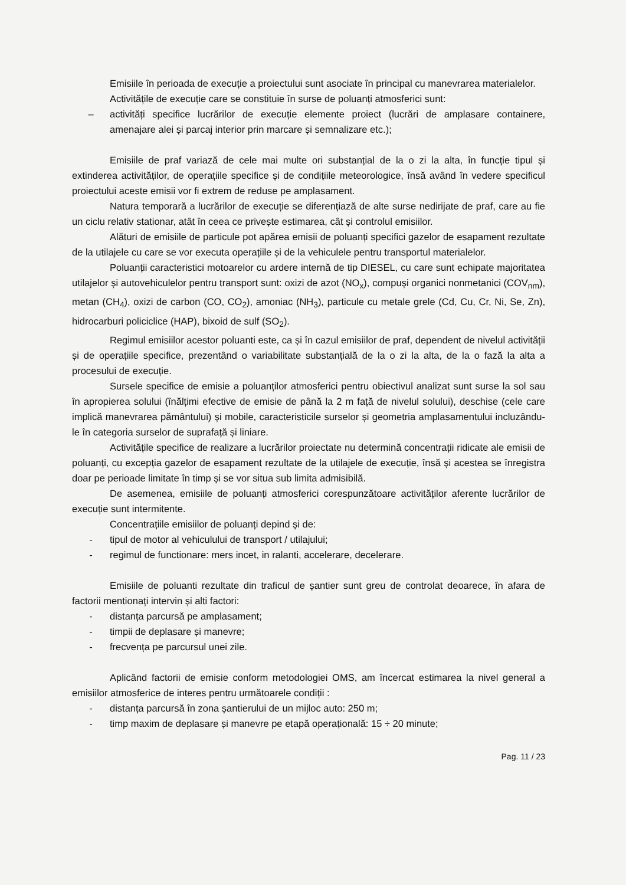Emisiile în perioada de execuție a proiectului sunt asociate în principal cu manevrarea materialelor.
Activitățile de execuție care se constituie în surse de poluanți atmosferici sunt:
– activități specifice lucrărilor de execuție elemente proiect (lucrări de amplasare containere, amenajare alei și parcaj interior prin marcare și semnalizare etc.);
Emisiile de praf variază de cele mai multe ori substanțial de la o zi la alta, în funcție tipul și extinderea activităților, de operațiile specifice și de condițiile meteorologice, însă având în vedere specificul proiectului aceste emisii vor fi extrem de reduse pe amplasament.
Natura temporară a lucrărilor de execuție se diferențiază de alte surse nedirijate de praf, care au fie un ciclu relativ stationar, atât în ceea ce privește estimarea, cât și controlul emisiilor.
Alături de emisiile de particule pot apărea emisii de poluanți specifici gazelor de esapament rezultate de la utilajele cu care se vor executa operațiile și de la vehiculele pentru transportul materialelor.
Poluanții caracteristici motoarelor cu ardere internă de tip DIESEL, cu care sunt echipate majoritatea utilajelor și autovehiculelor pentru transport sunt: oxizi de azot (NO<sub>x</sub>), compuși organici nonmetanici (COV<sub>nm</sub>), metan (CH<sub>4</sub>), oxizi de carbon (CO, CO<sub>2</sub>), amoniac (NH<sub>3</sub>), particule cu metale grele (Cd, Cu, Cr, Ni, Se, Zn), hidrocarburi policiclice (HAP), bixoid de sulf (SO<sub>2</sub>).
Regimul emisiilor acestor poluanti este, ca și în cazul emisiilor de praf, dependent de nivelul activității și de operațiile specifice, prezentând o variabilitate substanțială de la o zi la alta, de la o fază la alta a procesului de execuție.
Sursele specifice de emisie a poluanților atmosferici pentru obiectivul analizat sunt surse la sol sau în apropierea solului (înălțimi efective de emisie de până la 2 m față de nivelul solului), deschise (cele care implică manevrarea pământului) și mobile, caracteristicile surselor și geometria amplasamentului incluzându-le în categoria surselor de suprafață și liniare.
Activitățile specifice de realizare a lucrărilor proiectate nu determină concentrații ridicate ale emisii de poluanți, cu excepția gazelor de esapament rezultate de la utilajele de execuție, însă și acestea se înregistra doar pe perioade limitate în timp și se vor situa sub limita admisibilă.
De asemenea, emisiile de poluanți atmosferici corespunzătoare activităților aferente lucrărilor de execuție sunt intermitente.
Concentrațiile emisiilor de poluanți depind și de:
- tipul de motor al vehiculului de transport / utilajului;
- regimul de functionare: mers incet, in ralanti, accelerare, decelerare.
Emisiile de poluanti rezultate din traficul de șantier sunt greu de controlat deoarece, în afara de factorii mentionați intervin și alti factori:
- distanța parcursă pe amplasament;
- timpii de deplasare și manevre;
- frecvența pe parcursul unei zile.
Aplicând factorii de emisie conform metodologiei OMS, am încercat estimarea la nivel general a emisiilor atmosferice de interes pentru următoarele condiții :
- distanța parcursă în zona șantierului de un mijloc auto: 250 m;
- timp maxim de deplasare și manevre pe etapă operațională: 15 ÷ 20 minute;
Pag. 11 / 23